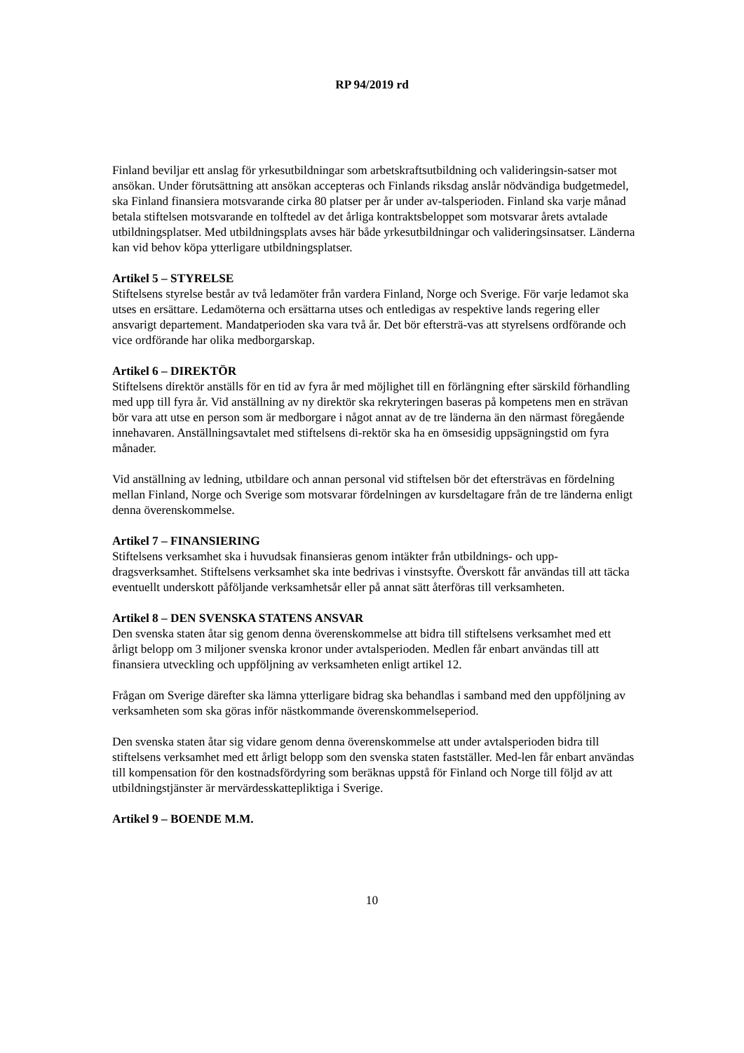RP 94/2019 rd
Finland beviljar ett anslag för yrkesutbildningar som arbetskraftsutbildning och valideringsin-satser mot ansökan. Under förutsättning att ansökan accepteras och Finlands riksdag anslår nödvändiga budgetmedel, ska Finland finansiera motsvarande cirka 80 platser per år under av-talsperioden. Finland ska varje månad betala stiftelsen motsvarande en tolftedel av det årliga kontraktsbeloppet som motsvarar årets avtalade utbildningsplatser. Med utbildningsplats avses här både yrkesutbildningar och valideringsinsatser. Länderna kan vid behov köpa ytterligare utbildningsplatser.
Artikel 5 – STYRELSE
Stiftelsens styrelse består av två ledamöter från vardera Finland, Norge och Sverige. För varje ledamot ska utses en ersättare. Ledamöterna och ersättarna utses och entledigas av respektive lands regering eller ansvarigt departement. Mandatperioden ska vara två år. Det bör eftersträ-vas att styrelsens ordförande och vice ordförande har olika medborgarskap.
Artikel 6 – DIREKTÖR
Stiftelsens direktör anställs för en tid av fyra år med möjlighet till en förlängning efter särskild förhandling med upp till fyra år. Vid anställning av ny direktör ska rekryteringen baseras på kompetens men en strävan bör vara att utse en person som är medborgare i något annat av de tre länderna än den närmast föregående innehavaren. Anställningsavtalet med stiftelsens di-rektör ska ha en ömsesidig uppsägningstid om fyra månader.
Vid anställning av ledning, utbildare och annan personal vid stiftelsen bör det eftersträvas en fördelning mellan Finland, Norge och Sverige som motsvarar fördelningen av kursdeltagare från de tre länderna enligt denna överenskommelse.
Artikel 7 – FINANSIERING
Stiftelsens verksamhet ska i huvudsak finansieras genom intäkter från utbildnings- och upp-dragsverksamhet. Stiftelsens verksamhet ska inte bedrivas i vinstsyfte. Överskott får användas till att täcka eventuellt underskott påföljande verksamhetsår eller på annat sätt återföras till verksamheten.
Artikel 8 – DEN SVENSKA STATENS ANSVAR
Den svenska staten åtar sig genom denna överenskommelse att bidra till stiftelsens verksamhet med ett årligt belopp om 3 miljoner svenska kronor under avtalsperioden. Medlen får enbart användas till att finansiera utveckling och uppföljning av verksamheten enligt artikel 12.
Frågan om Sverige därefter ska lämna ytterligare bidrag ska behandlas i samband med den uppföljning av verksamheten som ska göras inför nästkommande överenskommelseperiod.
Den svenska staten åtar sig vidare genom denna överenskommelse att under avtalsperioden bidra till stiftelsens verksamhet med ett årligt belopp som den svenska staten fastställer. Med-len får enbart användas till kompensation för den kostnadsfördyring som beräknas uppstå för Finland och Norge till följd av att utbildningstjänster är mervärdesskattepliktiga i Sverige.
Artikel 9 – BOENDE M.M.
10